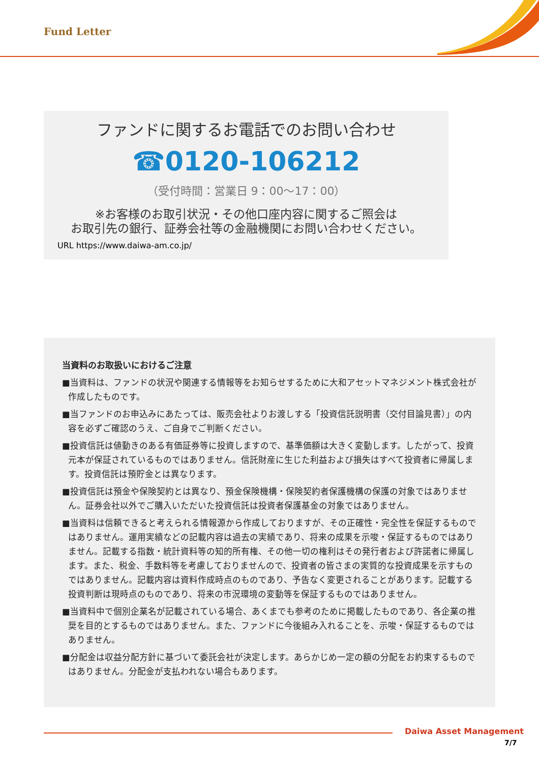Fund Letter
ファンドに関するお電話でのお問い合わせ
☎0120-106212
（受付時間：営業日 9：00～17：00）
※お客様のお取引状況・その他口座内容に関するご照会は
お取引先の銀行、証券会社等の金融機関にお問い合わせください。
URL https://www.daiwa-am.co.jp/
当資料のお取扱いにおけるご注意
■当資料は、ファンドの状況や関連する情報等をお知らせするために大和アセットマネジメント株式会社が作成したものです。
■当ファンドのお申込みにあたっては、販売会社よりお渡しする「投資信託説明書（交付目論見書）」の内容を必ずご確認のうえ、ご自身でご判断ください。
■投資信託は値動きのある有価証券等に投資しますので、基準価額は大きく変動します。したがって、投資元本が保証されているものではありません。信託財産に生じた利益および損失はすべて投資者に帰属します。投資信託は預貯金とは異なります。
■投資信託は預金や保険契約とは異なり、預金保険機構・保険契約者保護機構の保護の対象ではありません。証券会社以外でご購入いただいた投資信託は投資者保護基金の対象ではありません。
■当資料は信頼できると考えられる情報源から作成しておりますが、その正確性・完全性を保証するものではありません。運用実績などの記載内容は過去の実績であり、将来の成果を示唆・保証するものではありません。記載する指数・統計資料等の知的所有権、その他一切の権利はその発行者および許諾者に帰属します。また、税金、手数料等を考慮しておりませんので、投資者の皆さまの実質的な投資成果を示すものではありません。記載内容は資料作成時点のものであり、予告なく変更されることがあります。記載する投資判断は現時点のものであり、将来の市況環境の変動等を保証するものではありません。
■当資料中で個別企業名が記載されている場合、あくまでも参考のために掲載したものであり、各企業の推奨を目的とするものではありません。また、ファンドに今後組み入れることを、示唆・保証するものではありません。
■分配金は収益分配方針に基づいて委託会社が決定します。あらかじめ一定の額の分配をお約束するものではありません。分配金が支払われない場合もあります。
Daiwa Asset Management
7/7